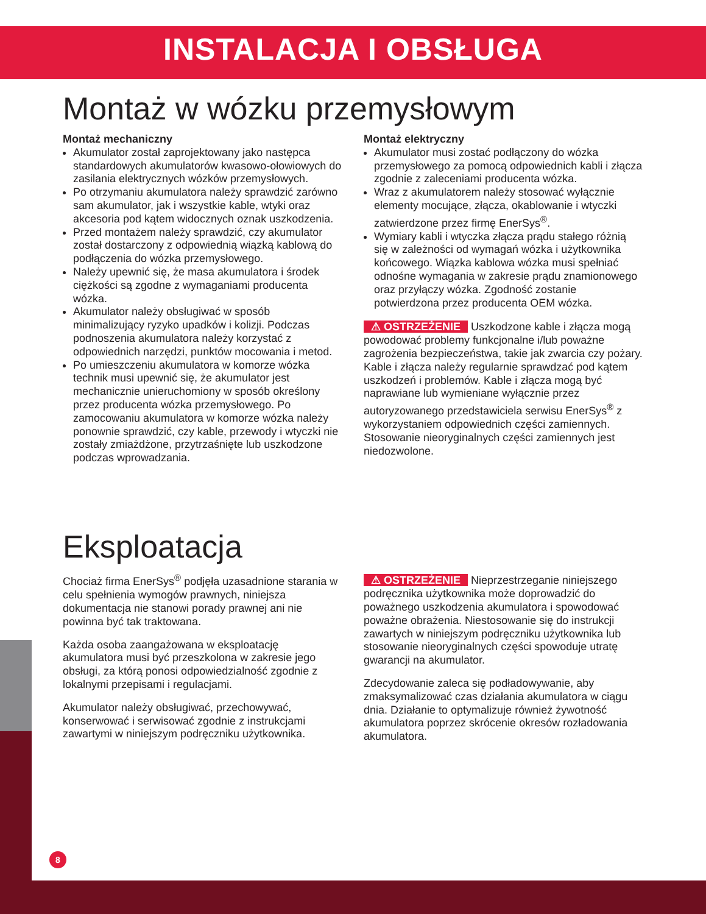INSTALACJA I OBSŁUGA
Montaż w wózku przemysłowym
Montaż mechaniczny
Akumulator został zaprojektowany jako następca standardowych akumulatorów kwasowo-ołowiowych do zasilania elektrycznych wózków przemysłowych.
Po otrzymaniu akumulatora należy sprawdzić zarówno sam akumulator, jak i wszystkie kable, wtyki oraz akcesoria pod kątem widocznych oznak uszkodzenia.
Przed montażem należy sprawdzić, czy akumulator został dostarczony z odpowiednią wiązką kablową do podłączenia do wózka przemysłowego.
Należy upewnić się, że masa akumulatora i środek ciężkości są zgodne z wymaganiami producenta wózka.
Akumulator należy obsługiwać w sposób minimalizujący ryzyko upadków i kolizji. Podczas podnoszenia akumulatora należy korzystać z odpowiednich narzędzi, punktów mocowania i metod.
Po umieszczeniu akumulatora w komorze wózka technik musi upewnić się, że akumulator jest mechanicznie unieruchomiony w sposób określony przez producenta wózka przemysłowego. Po zamocowaniu akumulatora w komorze wózka należy ponownie sprawdzić, czy kable, przewody i wtyczki nie zostały zmiażdżone, przytrzaśnięte lub uszkodzone podczas wprowadzania.
Montaż elektryczny
Akumulator musi zostać podłączony do wózka przemysłowego za pomocą odpowiednich kabli i złącza zgodnie z zaleceniami producenta wózka.
Wraz z akumulatorem należy stosować wyłącznie elementy mocujące, złącza, okablowanie i wtyczki zatwierdzone przez firmę EnerSys<sup>®</sup>.
Wymiary kabli i wtyczka złącza prądu stałego różnią się w zależności od wymagań wózka i użytkownika końcowego. Wiązka kablowa wózka musi spełniać odnośne wymagania w zakresie prądu znamionowego oraz przyłączy wózka. Zgodność zostanie potwierdzona przez producenta OEM wózka.
⚠ OSTRZEŻENIE Uszkodzone kable i złącza mogą powodować problemy funkcjonalne i/lub poważne zagrożenia bezpieczeństwa, takie jak zwarcia czy pożary. Kable i złącza należy regularnie sprawdzać pod kątem uszkodzeń i problemów. Kable i złącza mogą być naprawiane lub wymieniane wyłącznie przez autoryzowanego przedstawiciela serwisu EnerSys<sup>®</sup> z wykorzystaniem odpowiednich części zamiennych. Stosowanie nieoryginalnych części zamiennych jest niedozwolone.
Eksploatacja
Chociaż firma EnerSys<sup>®</sup> podjęła uzasadnione starania w celu spełnienia wymogów prawnych, niniejsza dokumentacja nie stanowi porady prawnej ani nie powinna być tak traktowana.
Każda osoba zaangażowana w eksploatację akumulatora musi być przeszkolona w zakresie jego obsługi, za którą ponosi odpowiedzialność zgodnie z lokalnymi przepisami i regulacjami.
Akumulator należy obsługiwać, przechowywać, konserwować i serwisować zgodnie z instrukcjami zawartymi w niniejszym podręczniku użytkownika.
⚠ OSTRZEŻENIE Nieprzestrzeganie niniejszego podręcznika użytkownika może doprowadzić do poważnego uszkodzenia akumulatora i spowodować poważne obrażenia. Niestosowanie się do instrukcji zawartych w niniejszym podręczniku użytkownika lub stosowanie nieoryginalnych części spowoduje utratę gwarancji na akumulator.
Zdecydowanie zaleca się podładowywanie, aby zmaksymalizować czas działania akumulatora w ciągu dnia. Działanie to optymalizuje również żywotność akumulatora poprzez skrócenie okresów rozładowania akumulatora.
8